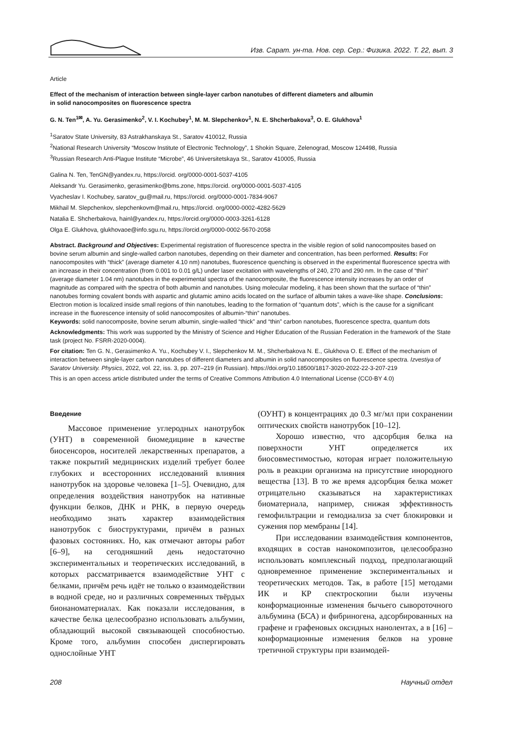Изв. Сарат. ун-та. Нов. сер. Сер.: Физика. 2022. Т. 22, вып. 3
Article
Effect of the mechanism of interaction between single-layer carbon nanotubes of different diameters and albumin
in solid nanocomposites on fluorescence spectra
G. N. Ten<sup>1✉</sup>, A. Yu. Gerasimenko<sup>2</sup>, V. I. Kochubey<sup>1</sup>, M. M. Slepchenkov<sup>1</sup>, N. E. Shcherbakova<sup>3</sup>, O. E. Glukhova<sup>1</sup>
<sup>1</sup> Saratov State University, 83 Astrakhanskaya St., Saratov 410012, Russia
<sup>2</sup> National Research University “Moscow Institute of Electronic Technology”, 1 Shokin Square, Zelenograd, Moscow 124498, Russia
<sup>3</sup> Russian Research Anti-Plague Institute “Microbe”, 46 Universitetskaya St., Saratov 410005, Russia
Galina N. Ten, TenGN@yandex.ru, https://orcid. org/0000-0001-5037-4105
Aleksandr Yu. Gerasimenko, gerasimenko@bms.zone, https://orcid. org/0000-0001-5037-4105
Vyacheslav I. Kochubey, saratov_gu@mail.ru, https://orcid. org/0000-0001-7834-9067
Mikhail M. Slepchenkov, slepchenkovm@mail.ru, https://orcid. org/0000-0002-4282-5629
Natalia E. Shcherbakova, hainl@yandex.ru, https://orcid.org/0000-0003-3261-6128
Olga E. Glukhova, glukhovaoe@info.sgu.ru, https://orcid.org/0000-0002-5670-2058
Abstract. Background and Objectives: Experimental registration of fluorescence spectra in the visible region of solid nanocomposites based on bovine serum albumin and single-walled carbon nanotubes, depending on their diameter and concentration, has been performed. Results: For nanocomposites with “thick” (average diameter 4.10 nm) nanotubes, fluorescence quenching is observed in the experimental fluorescence spectra with an increase in their concentration (from 0.001 to 0.01 g/L) under laser excitation with wavelengths of 240, 270 and 290 nm. In the case of “thin” (average diameter 1.04 nm) nanotubes in the experimental spectra of the nanocomposite, the fluorescence intensity increases by an order of magnitude as compared with the spectra of both albumin and nanotubes. Using molecular modeling, it has been shown that the surface of “thin” nanotubes forming covalent bonds with aspartic and glutamic amino acids located on the surface of albumin takes a wave-like shape. Conclusions: Electron motion is localized inside small regions of thin nanotubes, leading to the formation of “quantum dots”, which is the cause for a significant increase in the fluorescence intensity of solid nanocomposites of albumin-“thin” nanotubes.
Keywords: solid nanocomposite, bovine serum albumin, single-walled “thick” and “thin” carbon nanotubes, fluorescence spectra, quantum dots
Acknowledgments: This work was supported by the Ministry of Science and Higher Education of the Russian Federation in the framework of the State task (project No. FSRR-2020-0004).
For citation: Ten G. N., Gerasimenko A. Yu., Kochubey V. I., Slepchenkov M. M., Shcherbakova N. E., Glukhova O. E. Effect of the mechanism of interaction between single-layer carbon nanotubes of different diameters and albumin in solid nanocomposites on fluorescence spectra. Izvestiya of Saratov University. Physics, 2022, vol. 22, iss. 3, pp. 207–219 (in Russian). https://doi.org/10.18500/1817-3020-2022-22-3-207-219
This is an open access article distributed under the terms of Creative Commons Attribution 4.0 International License (CC0-BY 4.0)
Введение
Массовое применение углеродных нанотрубок (УНТ) в современной биомедицине в качестве биосенсоров, носителей лекарственных препаратов, а также покрытий медицинских изделий требует более глубоких и всесторонних исследований влияния нанотрубок на здоровье человека [1–5]. Очевидно, для определения воздействия нанотрубок на нативные функции белков, ДНК и РНК, в первую очередь необходимо знать характер взаимодействия нанотрубок с биоструктурами, причём в разных фазовых состояниях. Но, как отмечают авторы работ [6–9], на сегодняшний день недостаточно экспериментальных и теоретических исследований, в которых рассматривается взаимодействие УНТ с белками, причём речь идёт не только о взаимодействии в водной среде, но и различных современных твёрдых бионаноматериалах. Как показали исследования, в качестве белка целесообразно использовать альбумин, обладающий высокой связывающей способностью. Кроме того, альбумин способен диспергировать однослойные УНТ
(ОУНТ) в концентрациях до 0.3 мг/мл при сохранении оптических свойств нанотрубок [10–12].
Хорошо известно, что адсорбция белка на поверхности УНТ определяется их биосовместимостью, которая играет положительную роль в реакции организма на присутствие инородного вещества [13]. В то же время адсорбция белка может отрицательно сказываться на характеристиках биоматериала, например, снижая эффективность гемофильтрации и гемодиализа за счет блокировки и сужения пор мембраны [14].
При исследовании взаимодействия компонентов, входящих в состав нанокомпозитов, целесообразно использовать комплексный подход, предполагающий одновременное применение экспериментальных и теоретических методов. Так, в работе [15] методами ИК и КР спектроскопии были изучены конформационные изменения бычьего сывороточного альбумина (БСА) и фибриногена, адсорбированных на графене и графеновых оксидных нанолентах, а в [16] – конформационные изменения белков на уровне третичной структуры при взаимодей-
208 Научный отдел